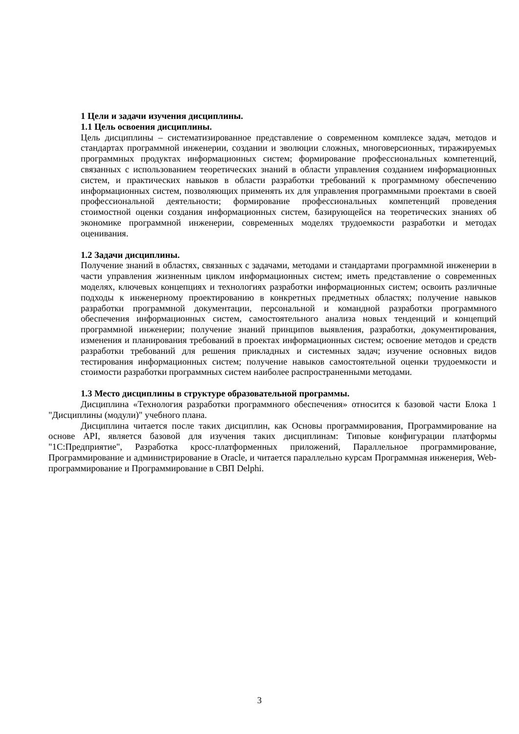1 Цели и задачи изучения дисциплины.
1.1 Цель освоения дисциплины.
Цель дисциплины – систематизированное представление о современном комплексе задач, методов и стандартах программной инженерии, создании и эволюции сложных, многоверсионных, тиражируемых программных продуктах информационных систем; формирование профессиональных компетенций, связанных с использованием теоретических знаний в области управления созданием информационных систем, и практических навыков в области разработки требований к программному обеспечению информационных систем, позволяющих применять их для управления программными проектами в своей профессиональной деятельности; формирование профессиональных компетенций проведения стоимостной оценки создания информационных систем, базирующейся на теоретических знаниях об экономике программной инженерии, современных моделях трудоемкости разработки и методах оценивания.
1.2 Задачи дисциплины.
Получение знаний в областях, связанных с задачами, методами и стандартами программной инженерии в части управления жизненным циклом информационных систем; иметь представление о современных моделях, ключевых концепциях и технологиях разработки информационных систем; освоить различные подходы к инженерному проектированию в конкретных предметных областях; получение навыков разработки программной документации, персональной и командной разработки программного обеспечения информационных систем, самостоятельного анализа новых тенденций и концепций программной инженерии; получение знаний принципов выявления, разработки, документирования, изменения и планирования требований в проектах информационных систем; освоение методов и средств разработки требований для решения прикладных и системных задач; изучение основных видов тестирования информационных систем; получение навыков самостоятельной оценки трудоемкости и стоимости разработки программных систем наиболее распространенными методами.
1.3 Место дисциплины в структуре образовательной программы.
Дисциплина «Технология разработки программного обеспечения» относится к базовой части Блока 1 "Дисциплины (модули)" учебного плана.
Дисциплина читается после таких дисциплин, как Основы программирования, Программирование на основе API, является базовой для изучения таких дисциплинам: Типовые конфигурации платформы "1С:Предприятие", Разработка кросс-платформенных приложений, Параллельное программирование, Программирование и администрирование в Oracle, и читается параллельно курсам Программная инженерия, Web-программирование и Программирование в СВП Delphi.
3